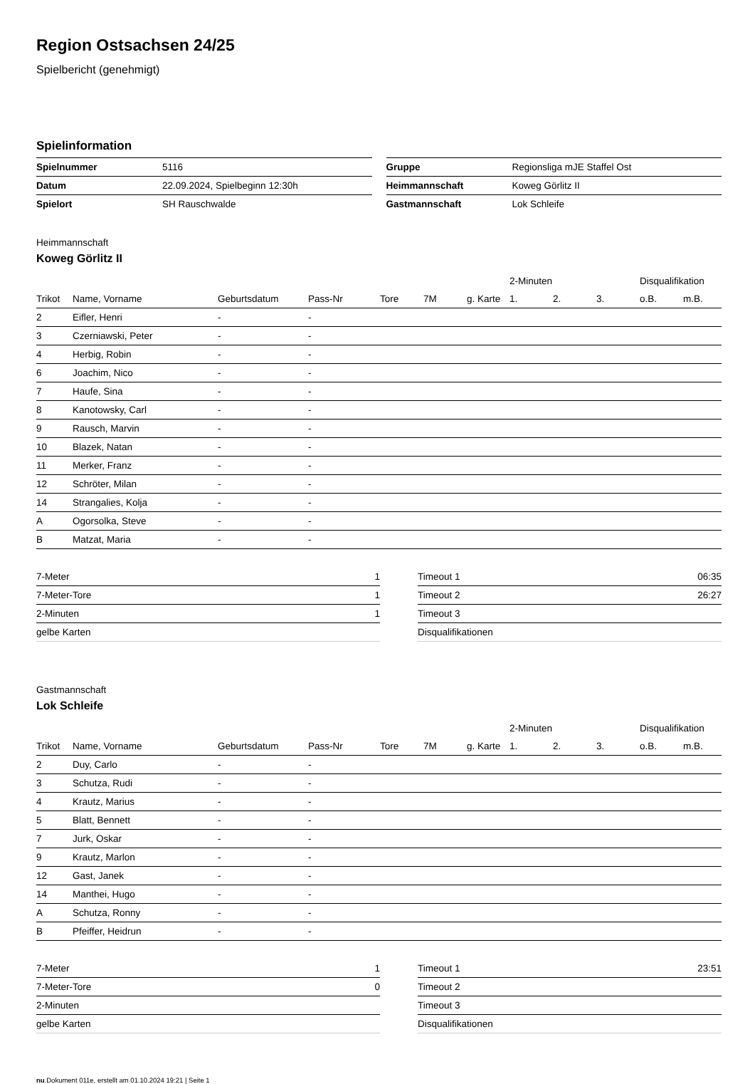Region Ostsachsen 24/25
Spielbericht (genehmigt)
Spielinformation
| Spielnummer | 5116 |
| Datum | 22.09.2024, Spielbeginn 12:30h |
| Spielort | SH Rauschwalde |
| Gruppe | Regionsliga mJE Staffel Ost |
| Heimmannschaft | Koweg Görlitz II |
| Gastmannschaft | Lok Schleife |
Heimmannschaft
Koweg Görlitz II
| | | | | | | | 2-Minuten | | | Disqualifikation | |
| --- | --- | --- | --- | --- | --- | --- | --- | --- | --- | --- | --- |
| Trikot | Name, Vorname | Geburtsdatum | Pass-Nr | Tore | 7M | g. Karte | 1. | 2. | 3. | o.B. | m.B. |
| 2 | Eifler, Henri | - | - | | | | | | | | |
| 3 | Czerniawski, Peter | - | - | | | | | | | | |
| 4 | Herbig, Robin | - | - | | | | | | | | |
| 6 | Joachim, Nico | - | - | | | | | | | | |
| 7 | Haufe, Sina | - | - | | | | | | | | |
| 8 | Kanotowsky, Carl | - | - | | | | | | | | |
| 9 | Rausch, Marvin | - | - | | | | | | | | |
| 10 | Blazek, Natan | - | - | | | | | | | | |
| 11 | Merker, Franz | - | - | | | | | | | | |
| 12 | Schröter, Milan | - | - | | | | | | | | |
| 14 | Strangalies, Kolja | - | - | | | | | | | | |
| A | Ogorsolka, Steve | - | - | | | | | | | | |
| B | Matzat, Maria | - | - | | | | | | | | |
| 7-Meter | 1 |
| 7-Meter-Tore | 1 |
| 2-Minuten | 1 |
| gelbe Karten | |
| Timeout 1 | 06:35 |
| Timeout 2 | 26:27 |
| Timeout 3 | |
| Disqualifikationen | |
Gastmannschaft
Lok Schleife
| | | | | | | | 2-Minuten | | | Disqualifikation | |
| --- | --- | --- | --- | --- | --- | --- | --- | --- | --- | --- | --- |
| Trikot | Name, Vorname | Geburtsdatum | Pass-Nr | Tore | 7M | g. Karte | 1. | 2. | 3. | o.B. | m.B. |
| 2 | Duy, Carlo | - | - | | | | | | | | |
| 3 | Schutza, Rudi | - | - | | | | | | | | |
| 4 | Krautz, Marius | - | - | | | | | | | | |
| 5 | Blatt, Bennett | - | - | | | | | | | | |
| 7 | Jurk, Oskar | - | - | | | | | | | | |
| 9 | Krautz, Marlon | - | - | | | | | | | | |
| 12 | Gast, Janek | - | - | | | | | | | | |
| 14 | Manthei, Hugo | - | - | | | | | | | | |
| A | Schutza, Ronny | - | - | | | | | | | | |
| B | Pfeiffer, Heidrun | - | - | | | | | | | | |
| 7-Meter | 1 |
| 7-Meter-Tore | 0 |
| 2-Minuten | |
| gelbe Karten | |
| Timeout 1 | 23:51 |
| Timeout 2 | |
| Timeout 3 | |
| Disqualifikationen | |
nu.Dokument 011e, erstellt am 01.10.2024 19:21 | Seite 1